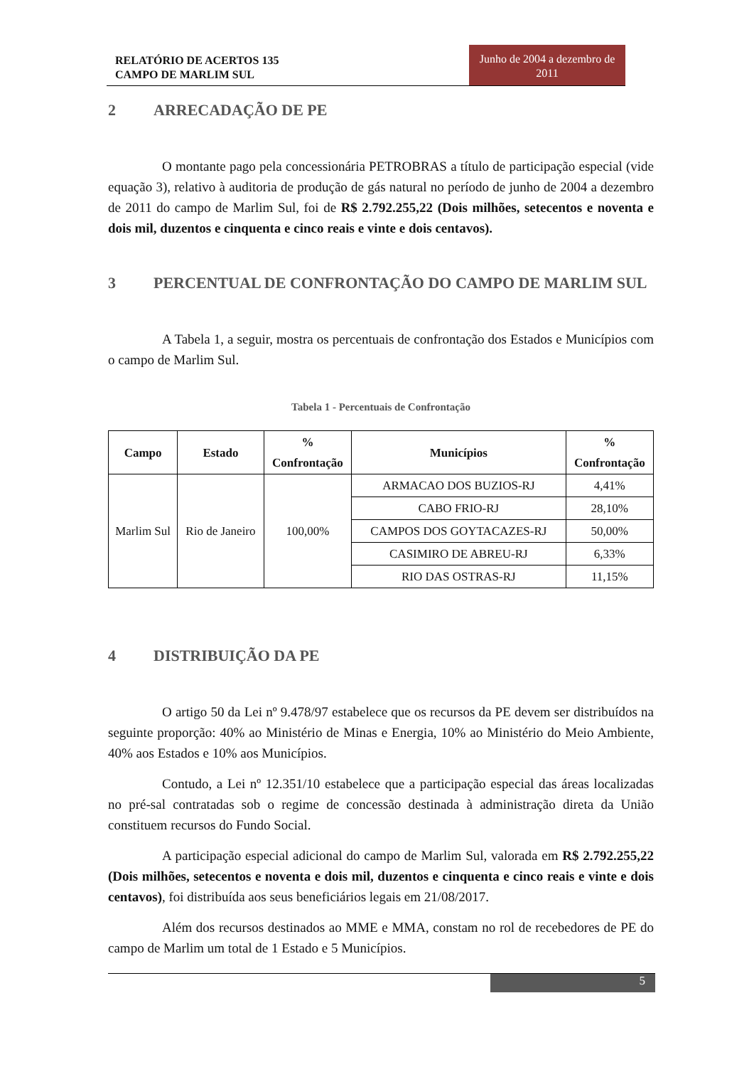RELATÓRIO DE ACERTOS 135
CAMPO DE MARLIM SUL
Junho de 2004 a dezembro de 2011
2 ARRECADAÇÃO DE PE
O montante pago pela concessionária PETROBRAS a título de participação especial (vide equação 3), relativo à auditoria de produção de gás natural no período de junho de 2004 a dezembro de 2011 do campo de Marlim Sul, foi de R$ 2.792.255,22 (Dois milhões, setecentos e noventa e dois mil, duzentos e cinquenta e cinco reais e vinte e dois centavos).
3 PERCENTUAL DE CONFRONTAÇÃO DO CAMPO DE MARLIM SUL
A Tabela 1, a seguir, mostra os percentuais de confrontação dos Estados e Municípios com o campo de Marlim Sul.
Tabela 1 - Percentuais de Confrontação
| Campo | Estado | % Confrontação | Municípios | % Confrontação |
| --- | --- | --- | --- | --- |
| Marlim Sul | Rio de Janeiro | 100,00% | ARMACAO DOS BUZIOS-RJ | 4,41% |
| | | | CABO FRIO-RJ | 28,10% |
| | | | CAMPOS DOS GOYTACAZES-RJ | 50,00% |
| | | | CASIMIRO DE ABREU-RJ | 6,33% |
| | | | RIO DAS OSTRAS-RJ | 11,15% |
4 DISTRIBUIÇÃO DA PE
O artigo 50 da Lei nº 9.478/97 estabelece que os recursos da PE devem ser distribuídos na seguinte proporção: 40% ao Ministério de Minas e Energia, 10% ao Ministério do Meio Ambiente, 40% aos Estados e 10% aos Municípios.
Contudo, a Lei nº 12.351/10 estabelece que a participação especial das áreas localizadas no pré-sal contratadas sob o regime de concessão destinada à administração direta da União constituem recursos do Fundo Social.
A participação especial adicional do campo de Marlim Sul, valorada em R$ 2.792.255,22 (Dois milhões, setecentos e noventa e dois mil, duzentos e cinquenta e cinco reais e vinte e dois centavos), foi distribuída aos seus beneficiários legais em 21/08/2017.
Além dos recursos destinados ao MME e MMA, constam no rol de recebedores de PE do campo de Marlim um total de 1 Estado e 5 Municípios.
5